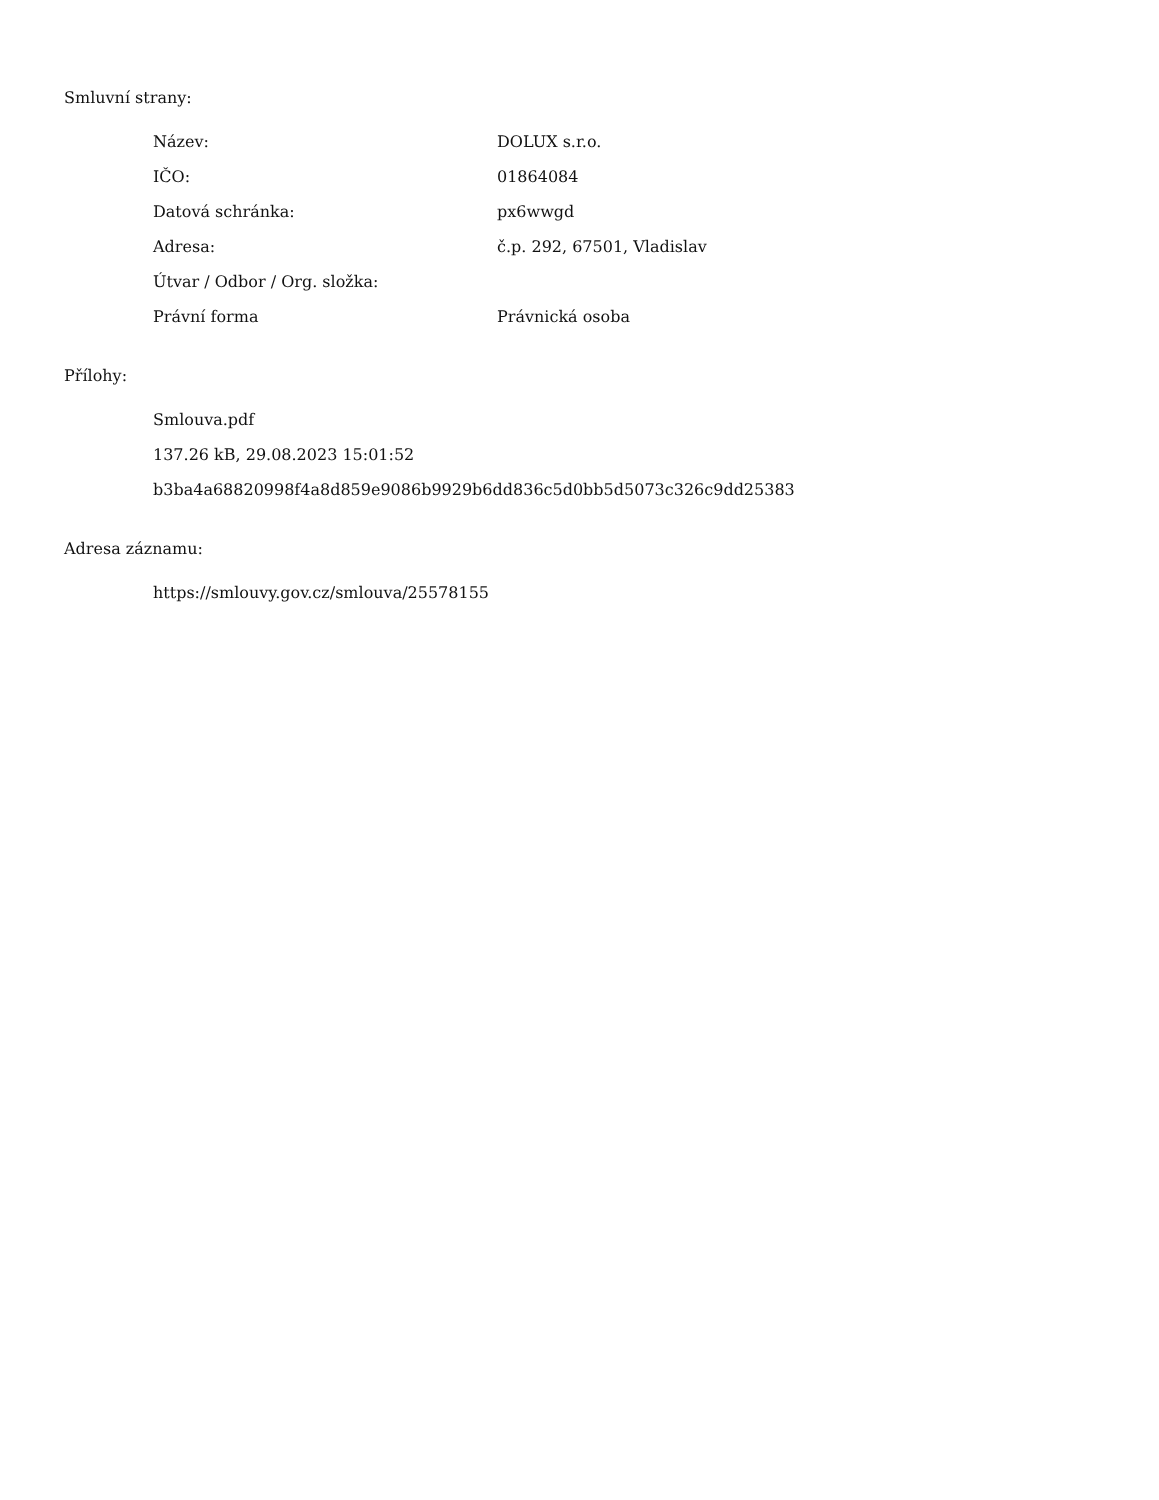Smluvní strany:
| Název: | DOLUX s.r.o. |
| IČO: | 01864084 |
| Datová schránka: | px6wwgd |
| Adresa: | č.p. 292, 67501, Vladislav |
| Útvar / Odbor / Org. složka: | |
| Právní forma | Právnická osoba |
Přílohy:
Smlouva.pdf
137.26 kB, 29.08.2023 15:01:52
b3ba4a68820998f4a8d859e9086b9929b6dd836c5d0bb5d5073c326c9dd25383
Adresa záznamu:
https://smlouvy.gov.cz/smlouva/25578155